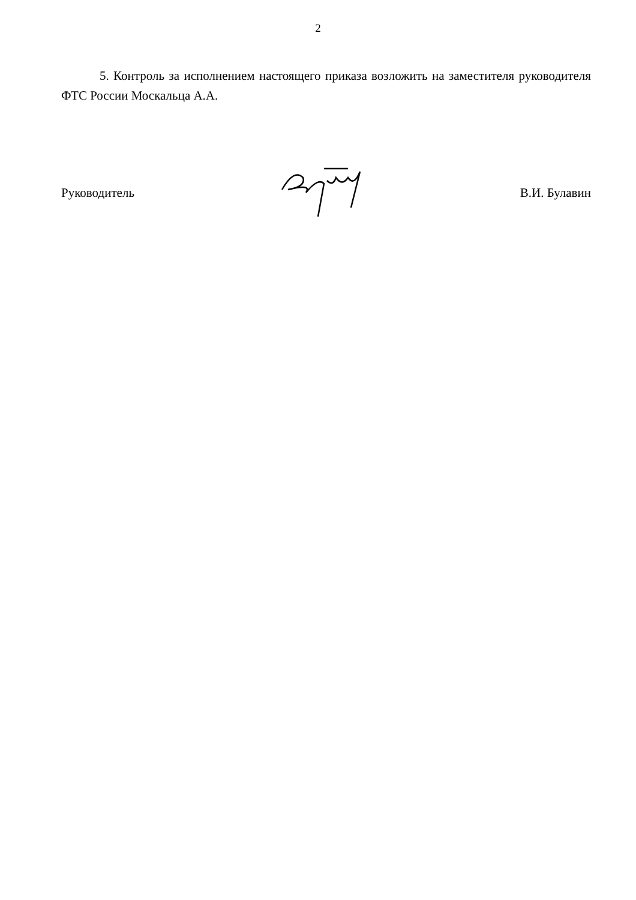2
5. Контроль за исполнением настоящего приказа возложить на заместителя руководителя ФТС России Москальца А.А.
Руководитель В.И. Булавин